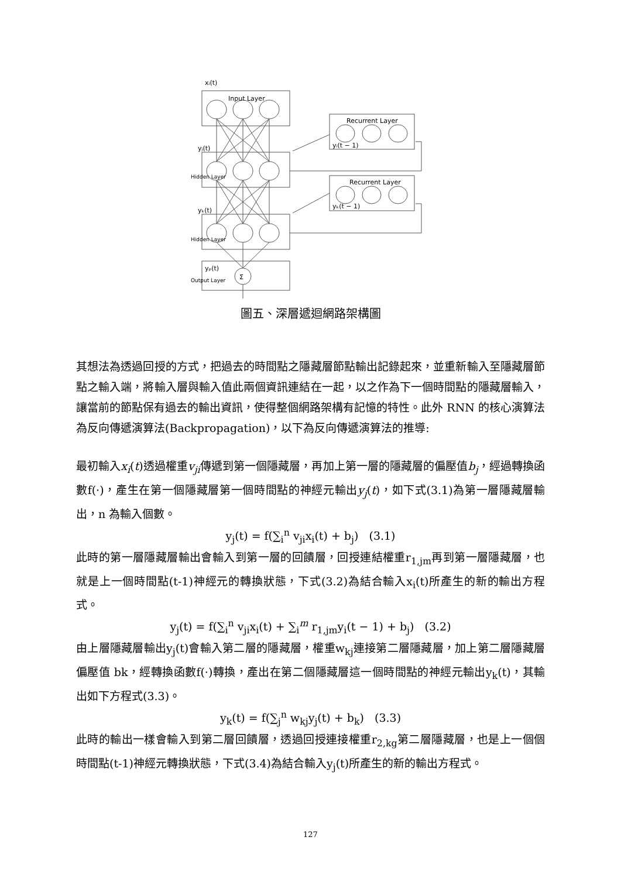xᵢ(t)
Input Layer
Recurrent Layer
Recurrent Layer
yᵢ(t − 1)
yₖ(t − 1)
yⱼ(t)
yₖ(t)
yₚ(t)
Σ
Hidden Layer
Hidden Layer
Output Layer
圖五、深層遞迴網路架構圖
其想法為透過回授的方式，把過去的時間點之隱藏層節點輸出記錄起來，並重新輸入至隱藏層節點之輸入端，將輸入層與輸入值此兩個資訊連結在一起，以之作為下一個時間點的隱藏層輸入，讓當前的節點保有過去的輸出資訊，使得整個網路架構有記憶的特性。此外 RNN 的核心演算法為反向傳遞演算法(Backpropagation)，以下為反向傳遞演算法的推導:
最初輸入x<sub>i</sub>(t)透過權重v<sub>ji</sub>傳遞到第一個隱藏層，再加上第一層的隱藏層的偏壓值b<sub>j</sub>，經過轉換函數f(·)，產生在第一個隱藏層第一個時間點的神經元輸出y<sub>j</sub>(t)，如下式(3.1)為第一層隱藏層輸出，n 為輸入個數。
y<sub>j</sub>(t) = f(∑<sub>i</sub><sup>n</sup> v<sub>ji</sub>x<sub>i</sub>(t) + b<sub>j</sub>) (3.1)
此時的第一層隱藏層輸出會輸入到第一層的回饋層，回授連結權重r<sub>1,jm</sub>再到第一層隱藏層，也就是上一個時間點(t-1)神經元的轉換狀態，下式(3.2)為結合輸入x<sub>i</sub>(t)所產生的新的輸出方程式。
y<sub>j</sub>(t) = f(∑<sub>i</sub><sup>n</sup> v<sub>ji</sub>x<sub>i</sub>(t) + ∑<sub>i</sub><sup>m</sup> r<sub>1,jm</sub>y<sub>i</sub>(t − 1) + b<sub>j</sub>) (3.2)
由上層隱藏層輸出y<sub>j</sub>(t)會輸入第二層的隱藏層，權重w<sub>kj</sub>連接第二層隱藏層，加上第二層隱藏層偏壓值 bk，經轉換函數f(·)轉換，產出在第二個隱藏層這一個時間點的神經元輸出y<sub>k</sub>(t)，其輸出如下方程式(3.3)。
y<sub>k</sub>(t) = f(∑<sub>j</sub><sup>n</sup> w<sub>kj</sub>y<sub>j</sub>(t) + b<sub>k</sub>) (3.3)
此時的輸出一樣會輸入到第二層回饋層，透過回授連接權重r<sub>2,kg</sub>第二層隱藏層，也是上一個個時間點(t-1)神經元轉換狀態，下式(3.4)為結合輸入y<sub>j</sub>(t)所產生的新的輸出方程式。
127